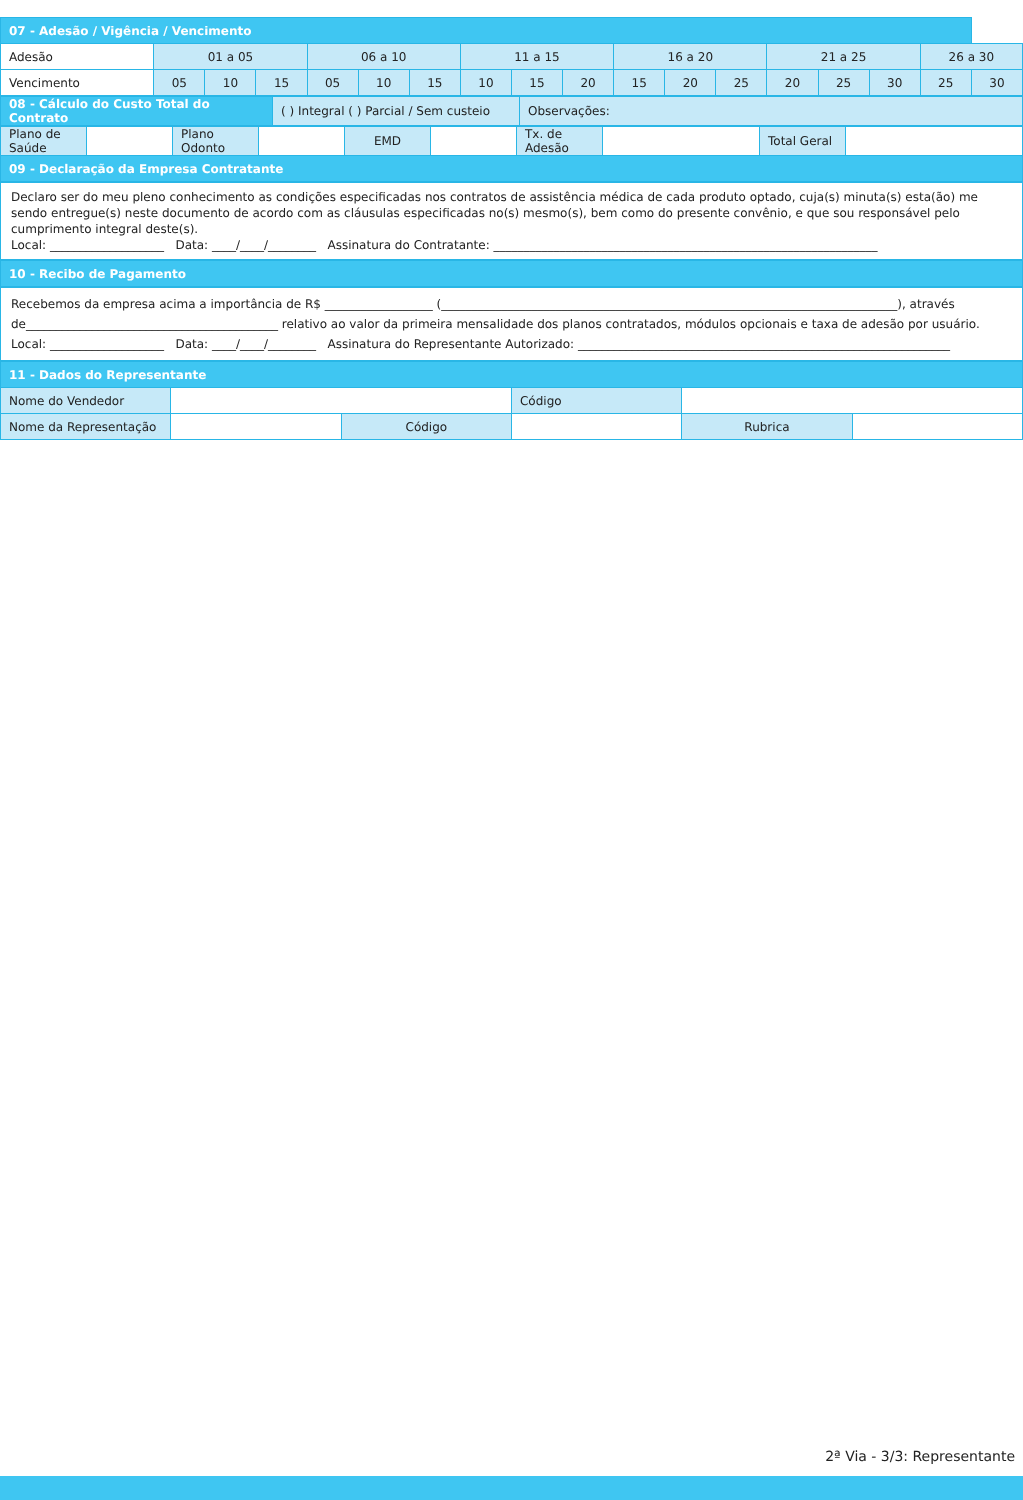| 07 - Adesão / Vigência / Vencimento | | | | | | | | | | | | | | | | | |
| --- | --- | --- | --- | --- | --- | --- | --- | --- | --- | --- | --- | --- | --- | --- | --- | --- | --- |
| Adesão | 01 a 05 | | | 06 a 10 | | | 11 a 15 | | | 16 a 20 | | | 21 a 25 | | | 26 a 30 | |
| Vencimento | 05 | 10 | 15 | 05 | 10 | 15 | 10 | 15 | 20 | 15 | 20 | 25 | 20 | 25 | 30 | 25 | 30 |
| 08 - Cálculo do Custo Total do Contrato | ( ) Integral ( ) Parcial / Sem custeio | Observações: |
| Plano de Saúde | | Plano Odonto | | EMD | | Tx. de Adesão | | Total Geral | |
| 09 - Declaração da Empresa Contratante | | | | | | | | | |
Declaro ser do meu pleno conhecimento as condições especificadas nos contratos de assistência médica de cada produto optado, cuja(s) minuta(s) esta(ão) me sendo entregue(s) neste documento de acordo com as cláusulas especificadas no(s) mesmo(s), bem como do presente convênio, e que sou responsável pelo cumprimento integral deste(s).
Local: ___________________ Data: ____/____/________ Assinatura do Contratante: ________________________________________________________________
| 10 - Recibo de Pagamento |
| --- |
Recebemos da empresa acima a importância de R$ __________________ (____________________________________________________________________________), através de__________________________________________ relativo ao valor da primeira mensalidade dos planos contratados, módulos opcionais e taxa de adesão por usuário.
Local: ___________________ Data: ____/____/________ Assinatura do Representante Autorizado: ______________________________________________________________
| 11 - Dados do Representante | | | | | |
| --- | --- | --- | --- | --- | --- |
| Nome do Vendedor | | | Código | | |
| Nome da Representação | | Código | | Rubrica | |
2ª Via - 3/3: Representante